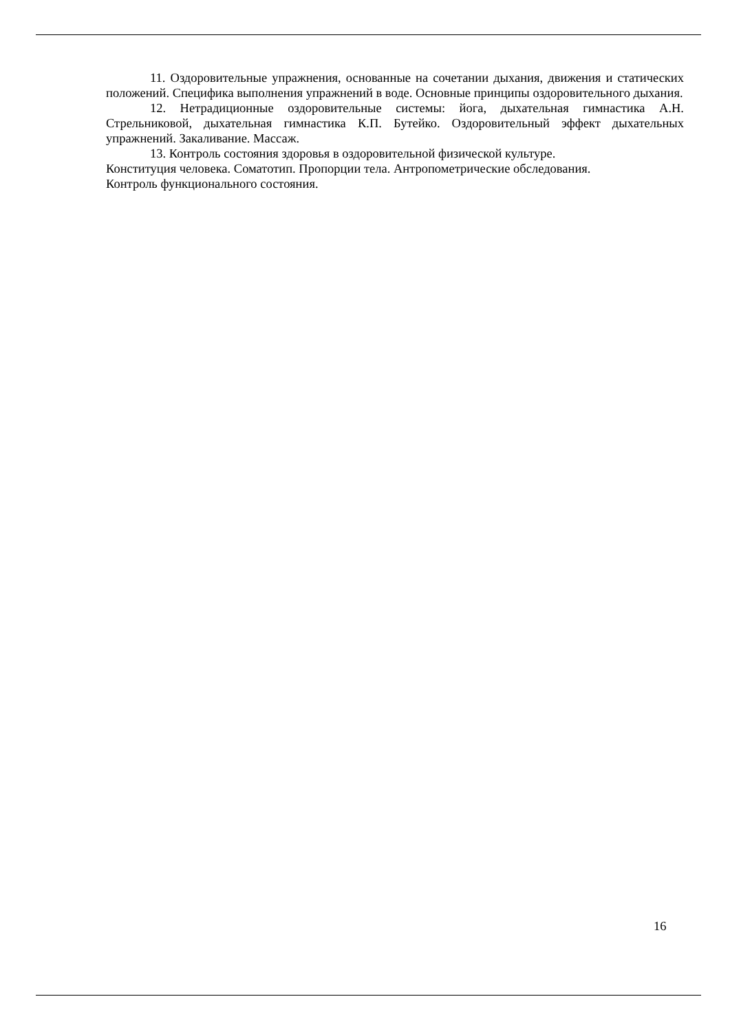11. Оздоровительные упражнения, основанные на сочетании дыхания, движения и статических положений. Специфика выполнения упражнений в воде. Основные принципы оздоровительного дыхания.
12. Нетрадиционные оздоровительные системы: йога, дыхательная гимнастика А.Н. Стрельниковой, дыхательная гимнастика К.П. Бутейко. Оздоровительный эффект дыхательных упражнений. Закаливание. Массаж.
13. Контроль состояния здоровья в оздоровительной физической культуре.
Конституция человека. Соматотип. Пропорции тела. Антропометрические обследования.
Контроль функционального состояния.
16